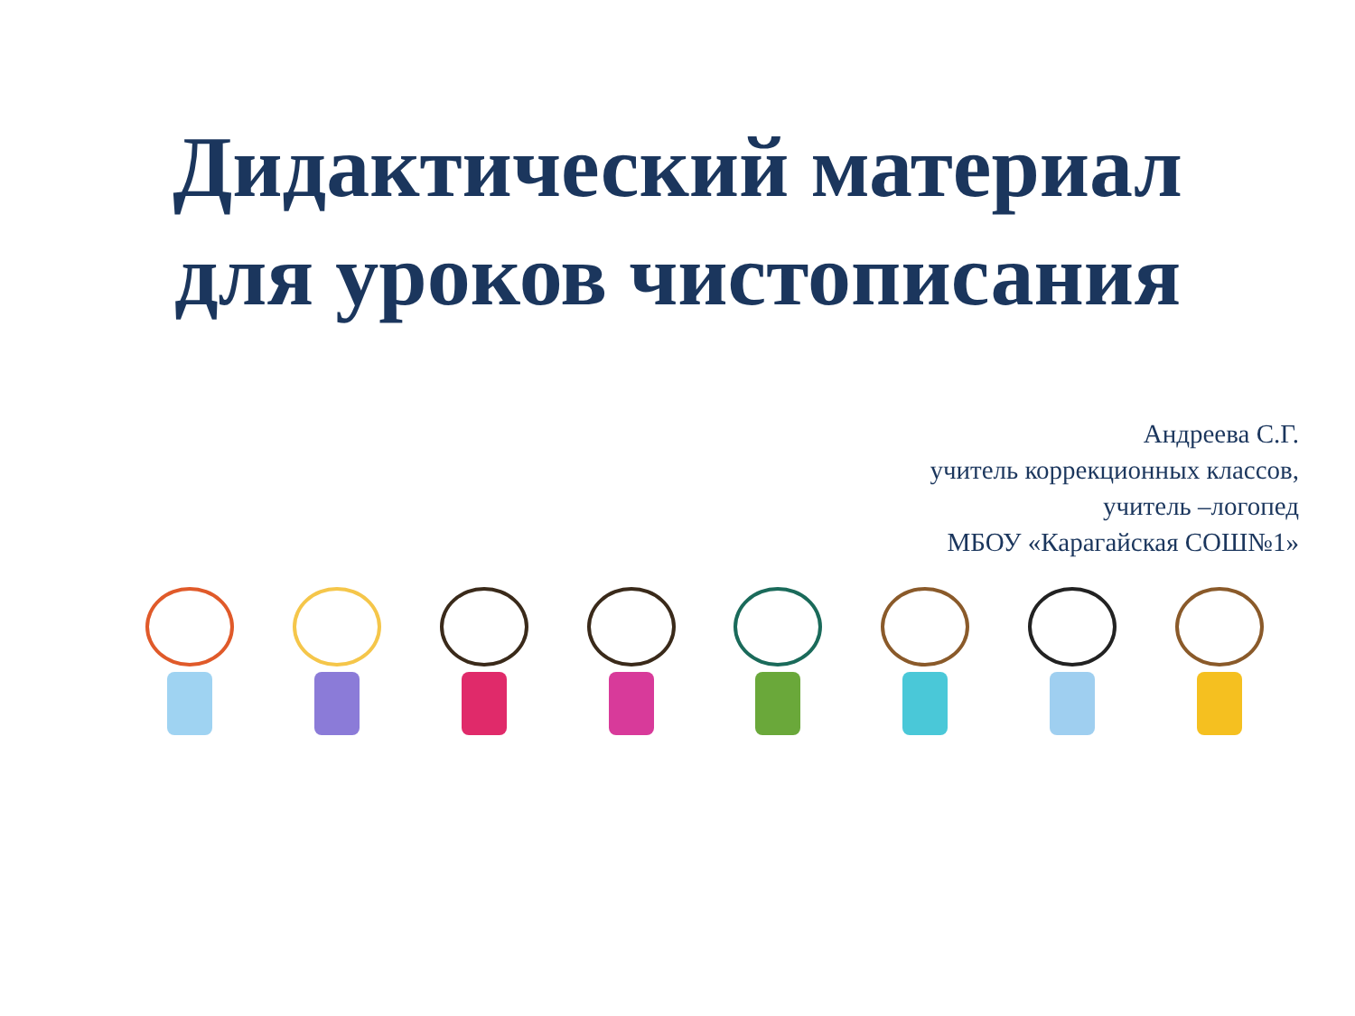Дидактический материал для уроков чистописания
Андреева С.Г.
учитель коррекционных классов,
учитель –логопед
МБОУ «Карагайская СОШ№1»